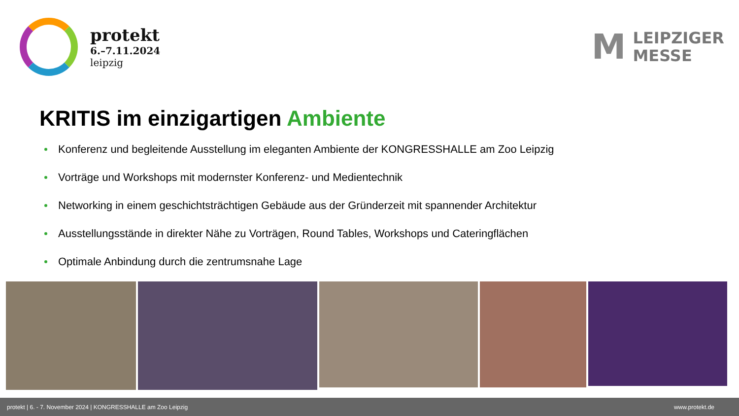protekt
6.–7.11.2024
leipzig
M
LEIPZIGER
MESSE
KRITIS im einzigartigen Ambiente
Konferenz und begleitende Ausstellung im eleganten Ambiente der KONGRESSHALLE am Zoo Leipzig
Vorträge und Workshops mit modernster Konferenz- und Medientechnik
Networking in einem geschichtsträchtigen Gebäude aus der Gründerzeit mit spannender Architektur
Ausstellungsstände in direkter Nähe zu Vorträgen, Round Tables, Workshops und Cateringflächen
Optimale Anbindung durch die zentrumsnahe Lage
protekt | 6. - 7. November 2024 | KONGRESSHALLE am Zoo Leipzig www.protekt.de